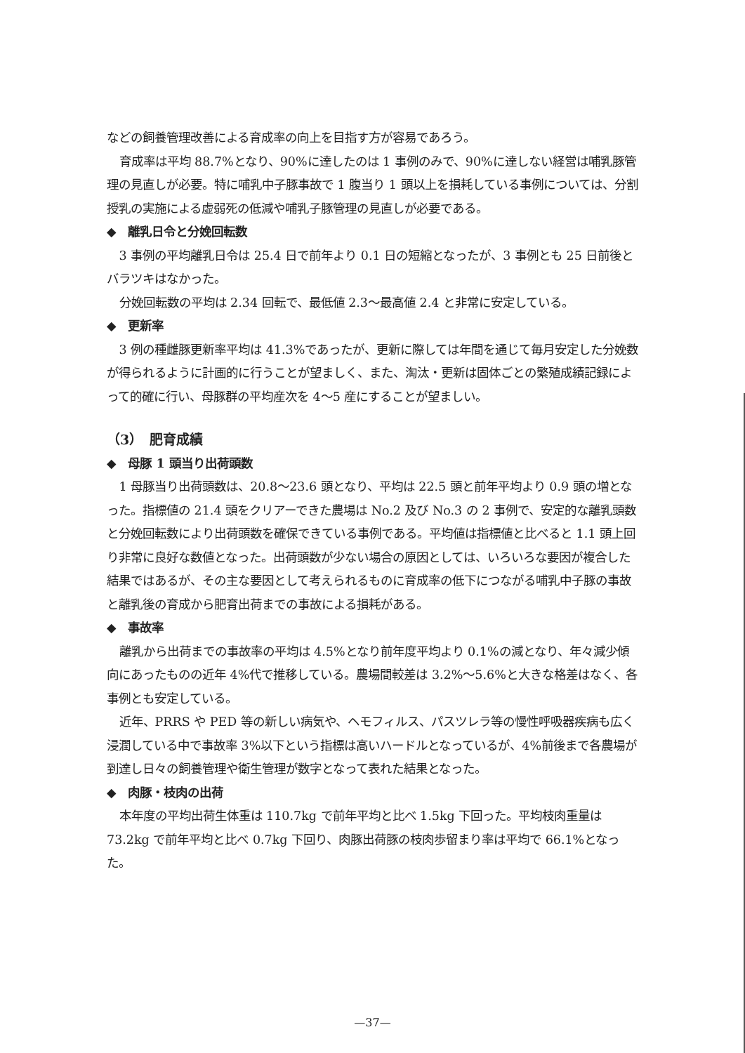などの飼養管理改善による育成率の向上を目指す方が容易であろう。
育成率は平均 88.7%となり、90%に達したのは 1 事例のみで、90%に達しない経営は哺乳豚管理の見直しが必要。特に哺乳中子豚事故で 1 腹当り 1 頭以上を損耗している事例については、分割授乳の実施による虚弱死の低減や哺乳子豚管理の見直しが必要である。
◆　離乳日令と分娩回転数
3 事例の平均離乳日令は 25.4 日で前年より 0.1 日の短縮となったが、3 事例とも 25 日前後とバラツキはなかった。
分娩回転数の平均は 2.34 回転で、最低値 2.3～最高値 2.4 と非常に安定している。
◆　更新率
3 例の種雌豚更新率平均は 41.3%であったが、更新に際しては年間を通じて毎月安定した分娩数が得られるように計画的に行うことが望ましく、また、淘汰・更新は固体ごとの繁殖成績記録によって的確に行い、母豚群の平均産次を 4～5 産にすることが望ましい。
（3）　肥育成績
◆　母豚 1 頭当り出荷頭数
1 母豚当り出荷頭数は、20.8～23.6 頭となり、平均は 22.5 頭と前年平均より 0.9 頭の増となった。指標値の 21.4 頭をクリアーできた農場は No.2 及び No.3 の 2 事例で、安定的な離乳頭数と分娩回転数により出荷頭数を確保できている事例である。平均値は指標値と比べると 1.1 頭上回り非常に良好な数値となった。出荷頭数が少ない場合の原因としては、いろいろな要因が複合した結果ではあるが、その主な要因として考えられるものに育成率の低下につながる哺乳中子豚の事故と離乳後の育成から肥育出荷までの事故による損耗がある。
◆　事故率
離乳から出荷までの事故率の平均は 4.5%となり前年度平均より 0.1%の減となり、年々減少傾向にあったものの近年 4%代で推移している。農場間較差は 3.2%～5.6%と大きな格差はなく、各事例とも安定している。
近年、PRRS や PED 等の新しい病気や、ヘモフィルス、パスツレラ等の慢性呼吸器疾病も広く浸潤している中で事故率 3%以下という指標は高いハードルとなっているが、4%前後まで各農場が到達し日々の飼養管理や衛生管理が数字となって表れた結果となった。
◆　肉豚・枝肉の出荷
本年度の平均出荷生体重は 110.7kg で前年平均と比べ 1.5kg 下回った。平均枝肉重量は 73.2kg で前年平均と比べ 0.7kg 下回り、肉豚出荷豚の枝肉歩留まり率は平均で 66.1%となった。
—37—